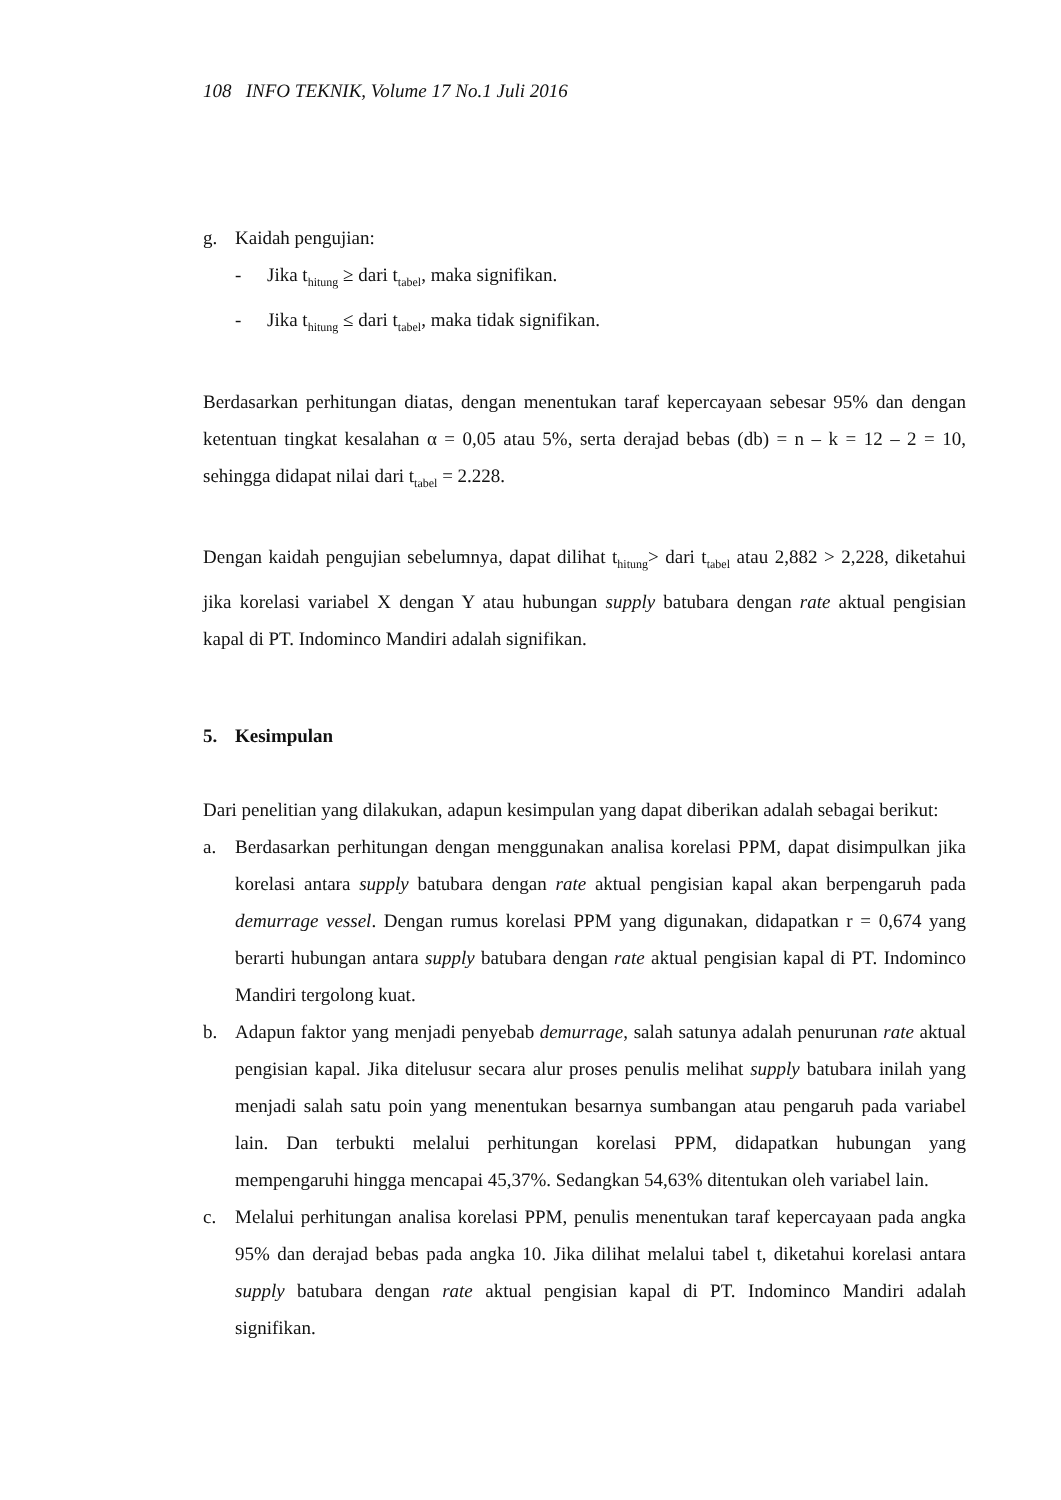108 INFO TEKNIK, Volume 17 No.1 Juli 2016
g. Kaidah pengujian:
- Jika t<sub>hitung</sub> ≥ dari t<sub>tabel</sub>, maka signifikan.
- Jika t<sub>hitung</sub> ≤ dari t<sub>tabel</sub>, maka tidak signifikan.
Berdasarkan perhitungan diatas, dengan menentukan taraf kepercayaan sebesar 95% dan dengan ketentuan tingkat kesalahan α = 0,05 atau 5%, serta derajad bebas (db) = n – k = 12 – 2 = 10, sehingga didapat nilai dari t<sub>tabel</sub> = 2.228.
Dengan kaidah pengujian sebelumnya, dapat dilihat t<sub>hitung</sub>> dari t<sub>tabel</sub> atau 2,882 > 2,228, diketahui jika korelasi variabel X dengan Y atau hubungan supply batubara dengan rate aktual pengisian kapal di PT. Indominco Mandiri adalah signifikan.
5. Kesimpulan
Dari penelitian yang dilakukan, adapun kesimpulan yang dapat diberikan adalah sebagai berikut:
a. Berdasarkan perhitungan dengan menggunakan analisa korelasi PPM, dapat disimpulkan jika korelasi antara supply batubara dengan rate aktual pengisian kapal akan berpengaruh pada demurrage vessel. Dengan rumus korelasi PPM yang digunakan, didapatkan r = 0,674 yang berarti hubungan antara supply batubara dengan rate aktual pengisian kapal di PT. Indominco Mandiri tergolong kuat.
b. Adapun faktor yang menjadi penyebab demurrage, salah satunya adalah penurunan rate aktual pengisian kapal. Jika ditelusur secara alur proses penulis melihat supply batubara inilah yang menjadi salah satu poin yang menentukan besarnya sumbangan atau pengaruh pada variabel lain. Dan terbukti melalui perhitungan korelasi PPM, didapatkan hubungan yang mempengaruhi hingga mencapai 45,37%. Sedangkan 54,63% ditentukan oleh variabel lain.
c. Melalui perhitungan analisa korelasi PPM, penulis menentukan taraf kepercayaan pada angka 95% dan derajad bebas pada angka 10. Jika dilihat melalui tabel t, diketahui korelasi antara supply batubara dengan rate aktual pengisian kapal di PT. Indominco Mandiri adalah signifikan.